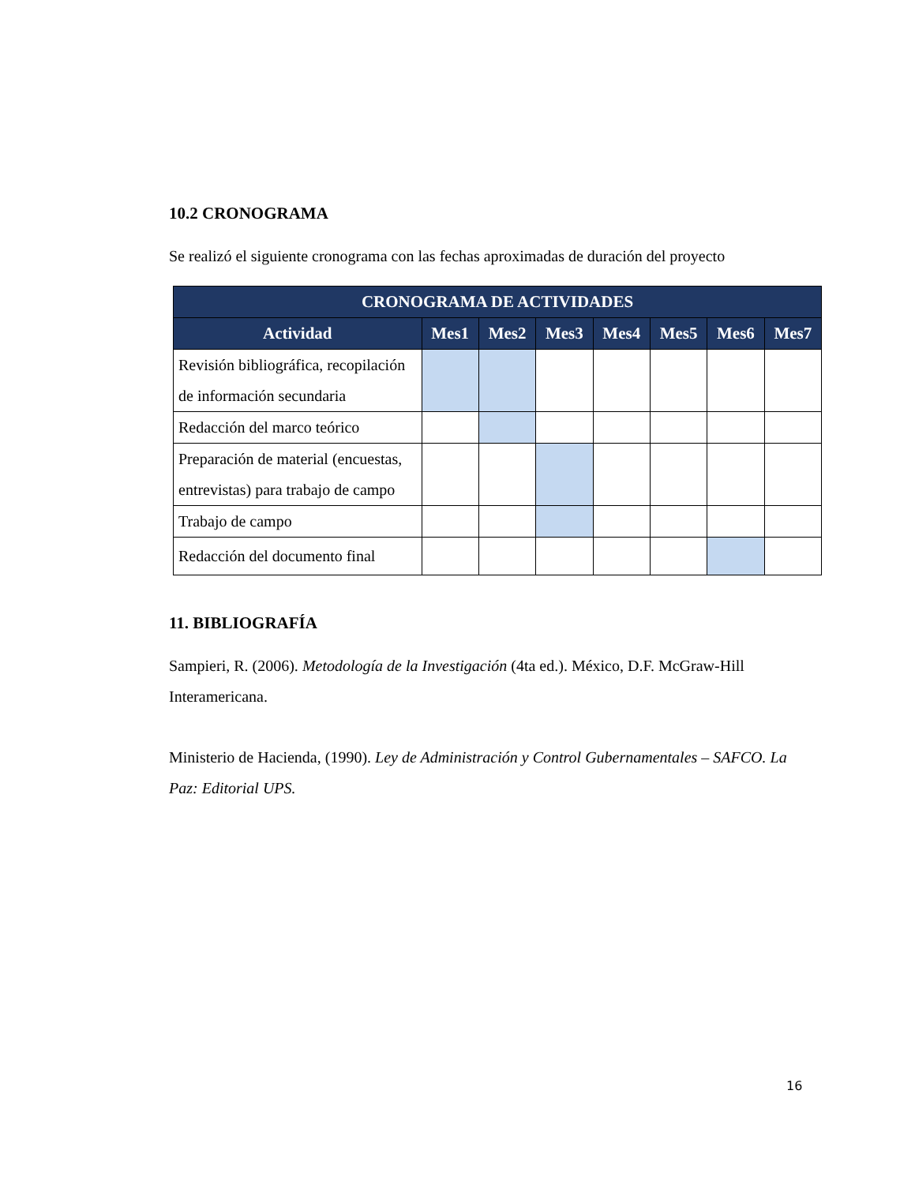10.2 CRONOGRAMA
Se realizó el siguiente cronograma con las fechas aproximadas de duración del proyecto
| CRONOGRAMA DE ACTIVIDADES | | | | | | | |
| --- | --- | --- | --- | --- | --- | --- | --- |
| Actividad | Mes1 | Mes2 | Mes3 | Mes4 | Mes5 | Mes6 | Mes7 |
| Revisión bibliográfica, recopilación de información secundaria | | | | | | | |
| Redacción del marco teórico | | | | | | | |
| Preparación de material (encuestas, entrevistas) para trabajo de campo | | | | | | | |
| Trabajo de campo | | | | | | | |
| Redacción del documento final | | | | | | | |
11. BIBLIOGRAFÍA
Sampieri, R. (2006). Metodología de la Investigación (4ta ed.). México, D.F. McGraw-Hill Interamericana.
Ministerio de Hacienda, (1990). Ley de Administración y Control Gubernamentales – SAFCO. La Paz: Editorial UPS.
16